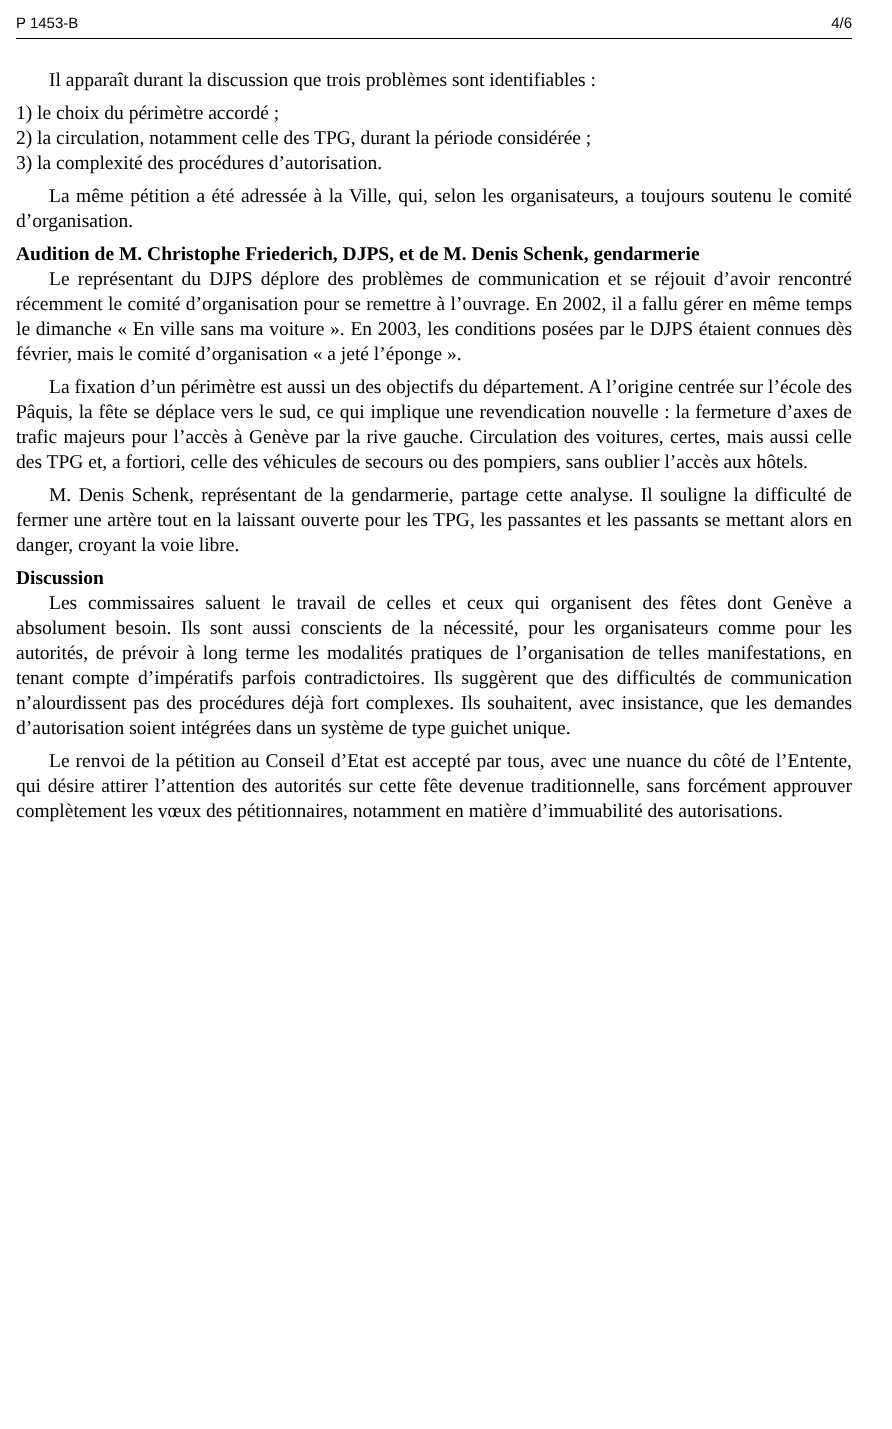P 1453-B 4/6
Il apparaît durant la discussion que trois problèmes sont identifiables :
1) le choix du périmètre accordé ;
2) la circulation, notamment celle des TPG, durant la période considérée ;
3) la complexité des procédures d’autorisation.
La même pétition a été adressée à la Ville, qui, selon les organisateurs, a toujours soutenu le comité d’organisation.
Audition de M. Christophe Friederich, DJPS, et de M. Denis Schenk, gendarmerie
Le représentant du DJPS déplore des problèmes de communication et se réjouit d’avoir rencontré récemment le comité d’organisation pour se remettre à l’ouvrage. En 2002, il a fallu gérer en même temps le dimanche « En ville sans ma voiture ». En 2003, les conditions posées par le DJPS étaient connues dès février, mais le comité d’organisation « a jeté l’éponge ».
La fixation d’un périmètre est aussi un des objectifs du département. A l’origine centrée sur l’école des Pâquis, la fête se déplace vers le sud, ce qui implique une revendication nouvelle : la fermeture d’axes de trafic majeurs pour l’accès à Genève par la rive gauche. Circulation des voitures, certes, mais aussi celle des TPG et, a fortiori, celle des véhicules de secours ou des pompiers, sans oublier l’accès aux hôtels.
M. Denis Schenk, représentant de la gendarmerie, partage cette analyse. Il souligne la difficulté de fermer une artère tout en la laissant ouverte pour les TPG, les passantes et les passants se mettant alors en danger, croyant la voie libre.
Discussion
Les commissaires saluent le travail de celles et ceux qui organisent des fêtes dont Genève a absolument besoin. Ils sont aussi conscients de la nécessité, pour les organisateurs comme pour les autorités, de prévoir à long terme les modalités pratiques de l’organisation de telles manifestations, en tenant compte d’impératifs parfois contradictoires. Ils suggèrent que des difficultés de communication n’alourdissent pas des procédures déjà fort complexes. Ils souhaitent, avec insistance, que les demandes d’autorisation soient intégrées dans un système de type guichet unique.
Le renvoi de la pétition au Conseil d’Etat est accepté par tous, avec une nuance du côté de l’Entente, qui désire attirer l’attention des autorités sur cette fête devenue traditionnelle, sans forcément approuver complètement les vœux des pétitionnaires, notamment en matière d’immuabilité des autorisations.